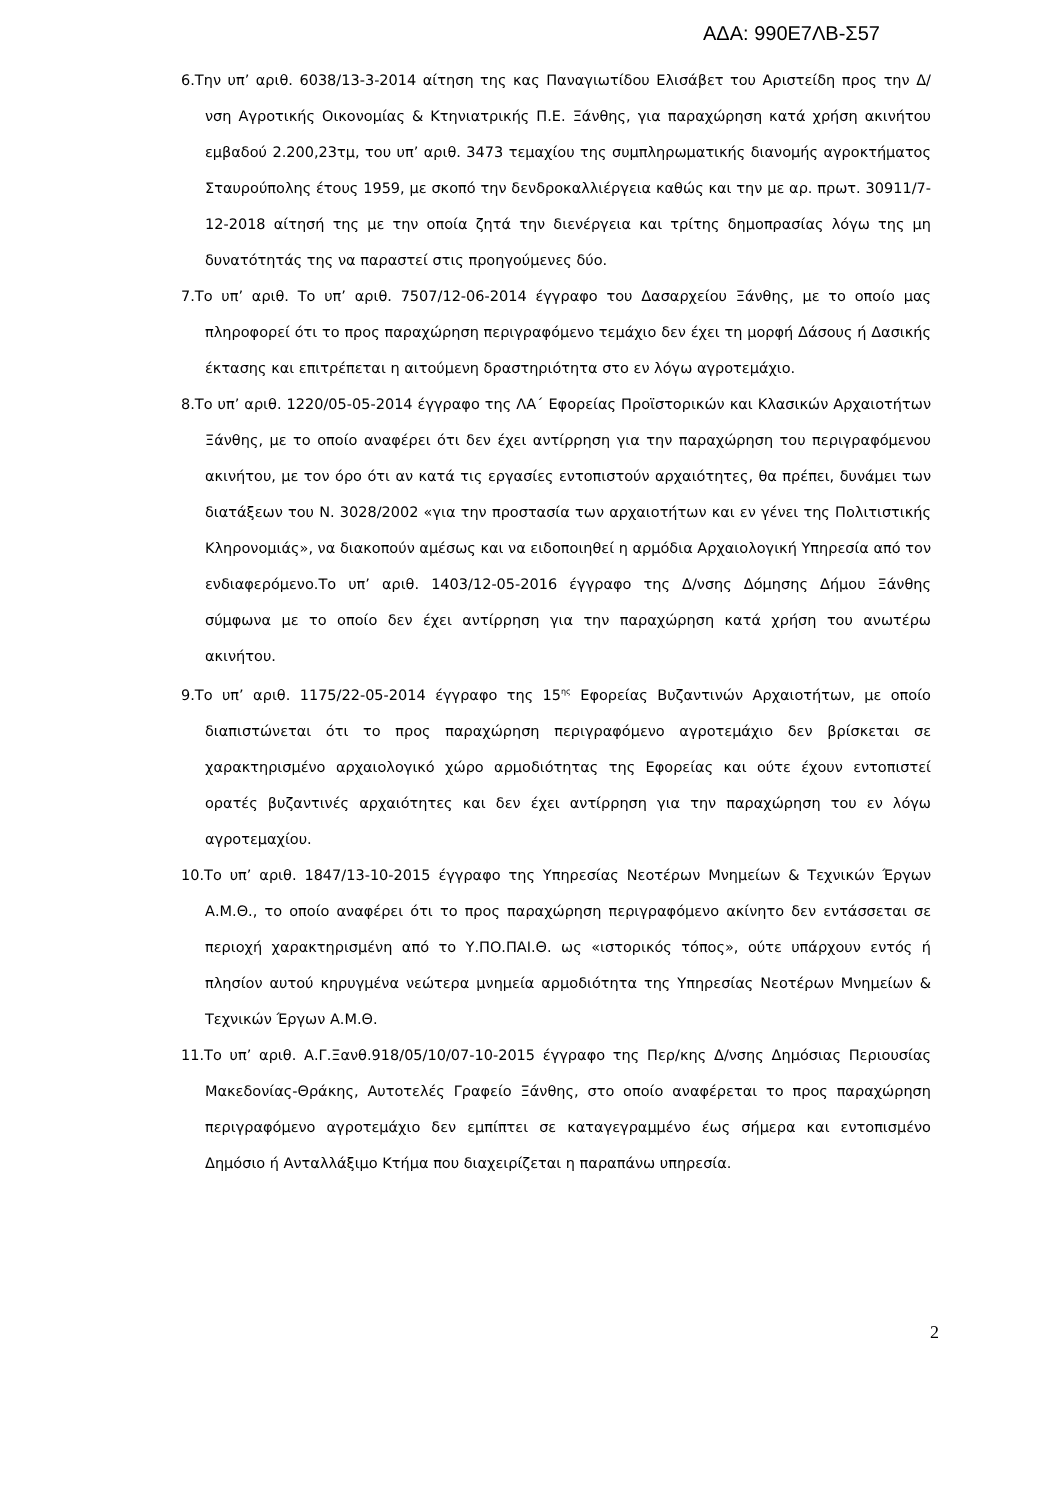ΑΔΑ: 990Ε7ΛΒ-Σ57
6.Την υπ’ αριθ. 6038/13-3-2014 αίτηση της κας Παναγιωτίδου Ελισάβετ του Αριστείδη προς την Δ/νση Αγροτικής Οικονομίας & Κτηνιατρικής Π.Ε. Ξάνθης, για παραχώρηση κατά χρήση ακινήτου εμβαδού 2.200,23τμ, του υπ’ αριθ. 3473 τεμαχίου της συμπληρωματικής διανομής αγροκτήματος Σταυρούπολης έτους 1959, με σκοπό την δενδροκαλλιέργεια καθώς και την με αρ. πρωτ. 30911/7-12-2018 αίτησή της με την οποία ζητά την διενέργεια και τρίτης δημοπρασίας λόγω της μη δυνατότητάς της να παραστεί στις προηγούμενες δύο.
7.Το υπ’ αριθ. Το υπ’ αριθ. 7507/12-06-2014 έγγραφο του Δασαρχείου Ξάνθης, με το οποίο μας πληροφορεί ότι το προς παραχώρηση περιγραφόμενο τεμάχιο δεν έχει τη μορφή Δάσους ή Δασικής έκτασης και επιτρέπεται η αιτούμενη δραστηριότητα στο εν λόγω αγροτεμάχιο.
8.Το υπ’ αριθ. 1220/05-05-2014 έγγραφο της ΛΑ΄ Εφορείας Προϊστορικών και Κλασικών Αρχαιοτήτων Ξάνθης, με το οποίο αναφέρει ότι δεν έχει αντίρρηση για την παραχώρηση του περιγραφόμενου ακινήτου, με τον όρο ότι αν κατά τις εργασίες εντοπιστούν αρχαιότητες, θα πρέπει, δυνάμει των διατάξεων του Ν. 3028/2002 «για την προστασία των αρχαιοτήτων και εν γένει της Πολιτιστικής Κληρονομιάς», να διακοπούν αμέσως και να ειδοποιηθεί η αρμόδια Αρχαιολογική Υπηρεσία από τον ενδιαφερόμενο.Το υπ’ αριθ. 1403/12-05-2016 έγγραφο της Δ/νσης Δόμησης Δήμου Ξάνθης σύμφωνα με το οποίο δεν έχει αντίρρηση για την παραχώρηση κατά χρήση του ανωτέρω ακινήτου.
9.Το υπ’ αριθ. 1175/22-05-2014 έγγραφο της 15<sup>ης</sup> Εφορείας Βυζαντινών Αρχαιοτήτων, με οποίο διαπιστώνεται ότι το προς παραχώρηση περιγραφόμενο αγροτεμάχιο δεν βρίσκεται σε χαρακτηρισμένο αρχαιολογικό χώρο αρμοδιότητας της Εφορείας και ούτε έχουν εντοπιστεί ορατές βυζαντινές αρχαιότητες και δεν έχει αντίρρηση για την παραχώρηση του εν λόγω αγροτεμαχίου.
10.Το υπ’ αριθ. 1847/13-10-2015 έγγραφο της Υπηρεσίας Νεοτέρων Μνημείων & Τεχνικών Έργων Α.Μ.Θ., το οποίο αναφέρει ότι το προς παραχώρηση περιγραφόμενο ακίνητο δεν εντάσσεται σε περιοχή χαρακτηρισμένη από το Υ.ΠΟ.ΠΑΙ.Θ. ως «ιστορικός τόπος», ούτε υπάρχουν εντός ή πλησίον αυτού κηρυγμένα νεώτερα μνημεία αρμοδιότητα της Υπηρεσίας Νεοτέρων Μνημείων & Τεχνικών Έργων Α.Μ.Θ.
11.Το υπ’ αριθ. Α.Γ.Ξανθ.918/05/10/07-10-2015 έγγραφο της Περ/κης Δ/νσης Δημόσιας Περιουσίας Μακεδονίας-Θράκης, Αυτοτελές Γραφείο Ξάνθης, στο οποίο αναφέρεται το προς παραχώρηση περιγραφόμενο αγροτεμάχιο δεν εμπίπτει σε καταγεγραμμένο έως σήμερα και εντοπισμένο Δημόσιο ή Ανταλλάξιμο Κτήμα που διαχειρίζεται η παραπάνω υπηρεσία.
2